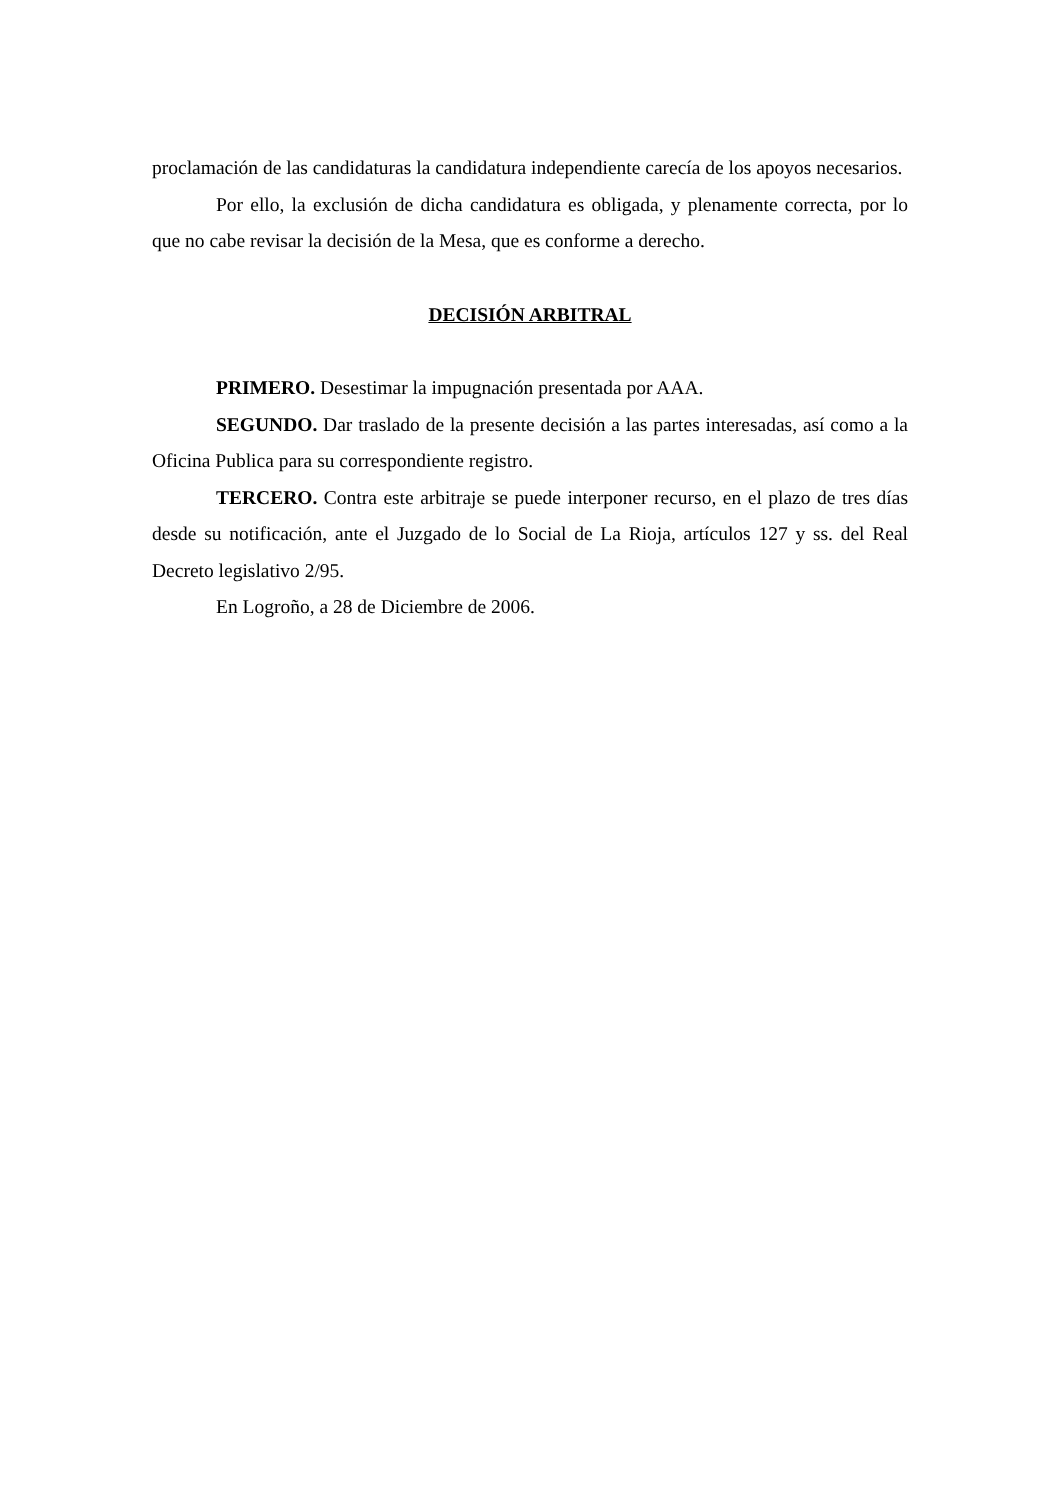proclamación de las candidaturas la candidatura independiente carecía de los apoyos necesarios.
Por ello, la exclusión de dicha candidatura es obligada, y plenamente correcta, por lo que no cabe revisar la decisión de la Mesa, que es conforme a derecho.
DECISIÓN ARBITRAL
PRIMERO. Desestimar la impugnación presentada por AAA.
SEGUNDO. Dar traslado de la presente decisión a las partes interesadas, así como a la Oficina Publica para su correspondiente registro.
TERCERO. Contra este arbitraje se puede interponer recurso, en el plazo de tres días desde su notificación, ante el Juzgado de lo Social de La Rioja, artículos 127 y ss. del Real Decreto legislativo 2/95.
En Logroño, a 28 de Diciembre de 2006.